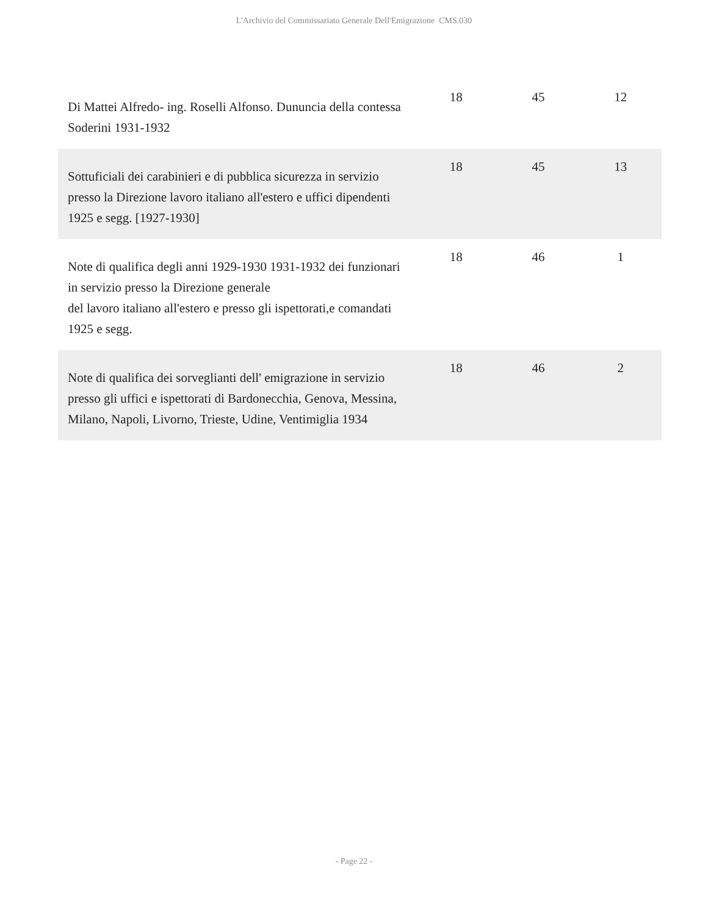L'Archivio del Commissariato Generale Dell'Emigrazione CMS.030
| Di Mattei Alfredo- ing. Roselli Alfonso. Dununcia della contessa Soderini 1931-1932 | 18 | 45 | 12 |
| Sottuficiali dei carabinieri e di pubblica sicurezza in servizio presso la Direzione lavoro italiano all'estero e uffici dipendenti 1925 e segg. [1927-1930] | 18 | 45 | 13 |
| Note di qualifica degli anni 1929-1930 1931-1932 dei funzionari in servizio presso la Direzione generale del lavoro italiano all'estero e presso gli ispettorati,e comandati 1925 e segg. | 18 | 46 | 1 |
| Note di qualifica dei sorveglianti dell' emigrazione in servizio presso gli uffici e ispettorati di Bardonecchia, Genova, Messina, Milano, Napoli, Livorno, Trieste, Udine, Ventimiglia 1934 | 18 | 46 | 2 |
- Page 22 -